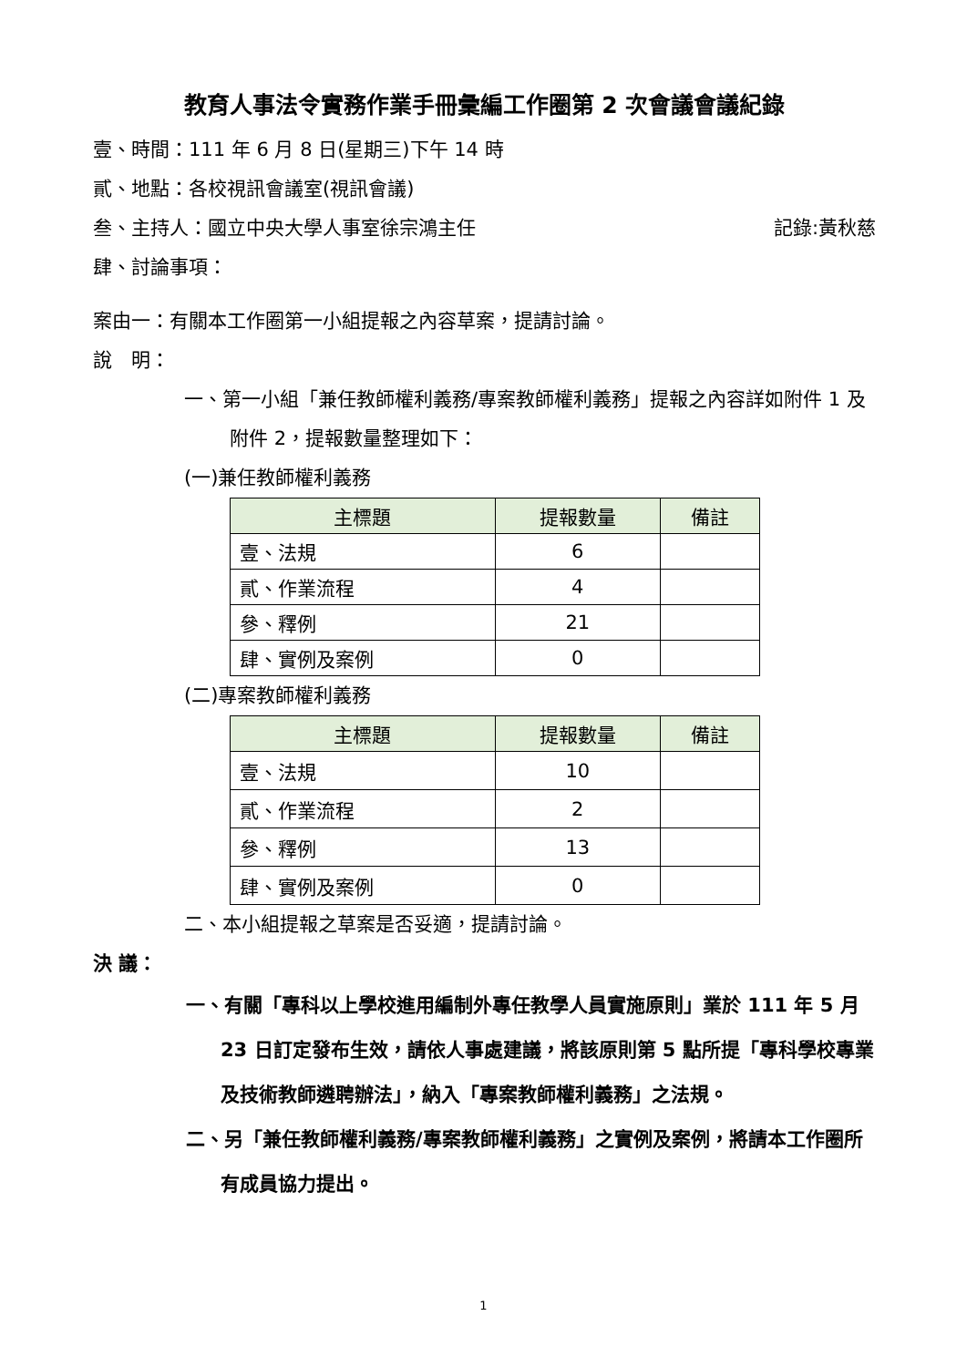教育人事法令實務作業手冊彙編工作圈第 2 次會議會議紀錄
壹、時間：111 年 6 月 8 日(星期三)下午 14 時
貳、地點：各校視訊會議室(視訊會議)
叁、主持人：國立中央大學人事室徐宗鴻主任 記錄:黃秋慈
肆、討論事項：
案由一：有關本工作圈第一小組提報之內容草案，提請討論。
說　明：
一、第一小組「兼任教師權利義務/專案教師權利義務」提報之內容詳如附件 1 及附件 2，提報數量整理如下：
(一)兼任教師權利義務
| 主標題 | 提報數量 | 備註 |
| --- | --- | --- |
| 壹、法規 | 6 | |
| 貳、作業流程 | 4 | |
| 參、釋例 | 21 | |
| 肆、實例及案例 | 0 | |
(二)專案教師權利義務
| 主標題 | 提報數量 | 備註 |
| --- | --- | --- |
| 壹、法規 | 10 | |
| 貳、作業流程 | 2 | |
| 參、釋例 | 13 | |
| 肆、實例及案例 | 0 | |
二、本小組提報之草案是否妥適，提請討論。
決 議：
一、有關「專科以上學校進用編制外專任教學人員實施原則」業於 111 年 5 月 23 日訂定發布生效，請依人事處建議，將該原則第 5 點所提「專科學校專業及技術教師遴聘辦法」，納入「專案教師權利義務」之法規。
二、另「兼任教師權利義務/專案教師權利義務」之實例及案例，將請本工作圈所有成員協力提出。
1